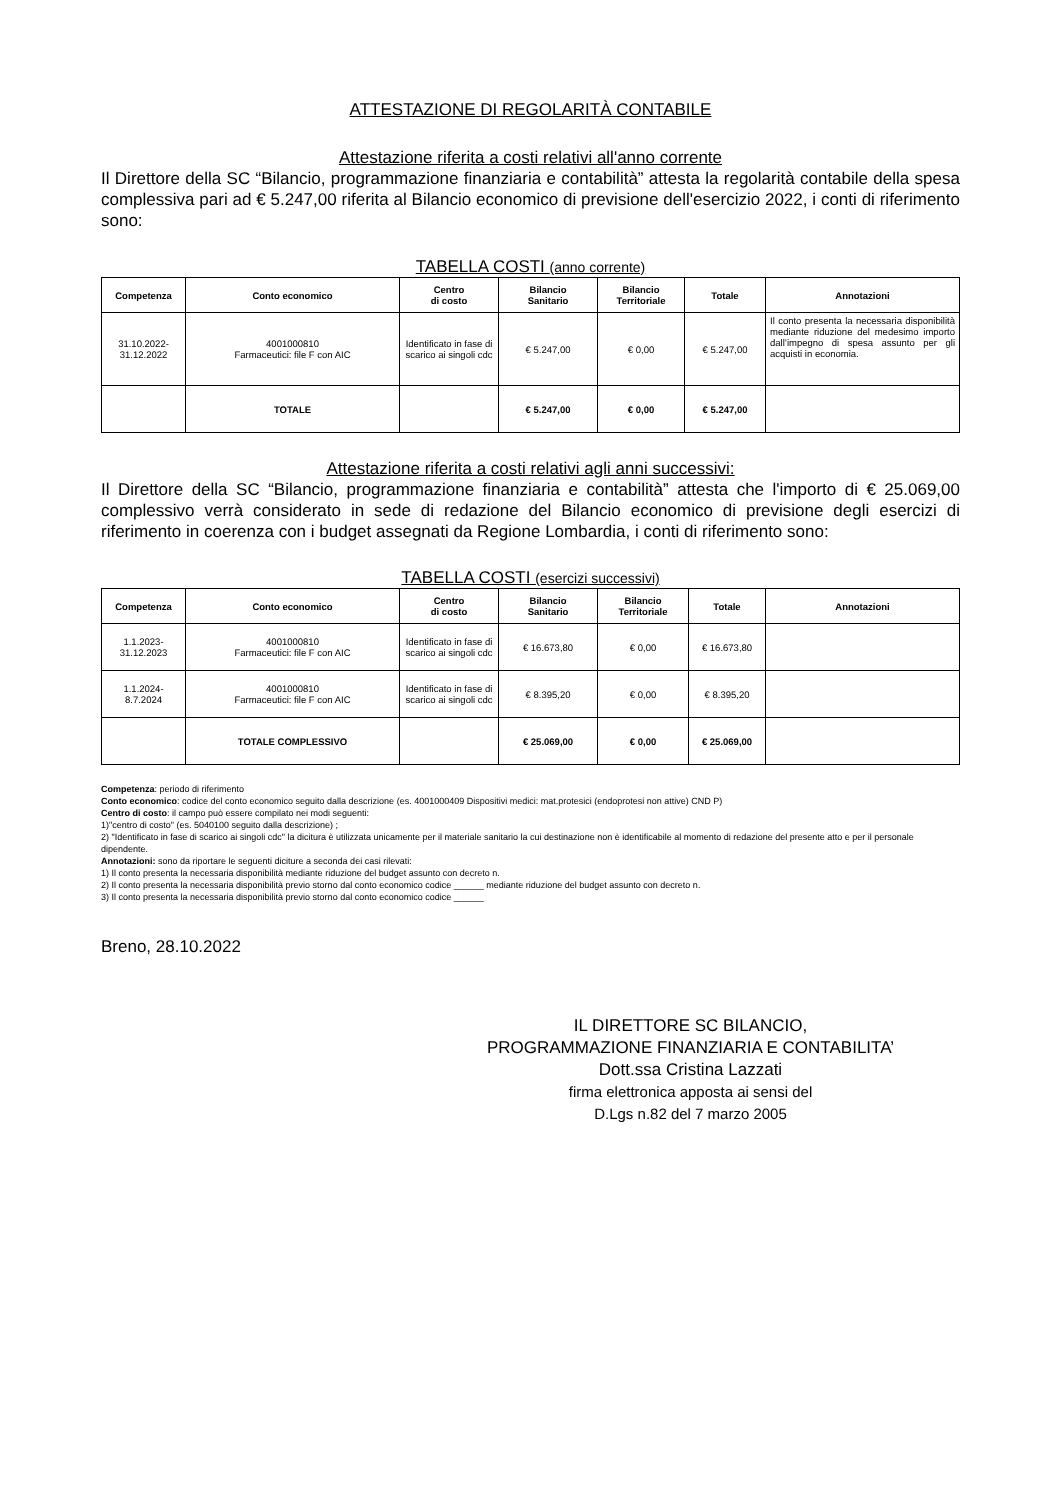ATTESTAZIONE DI REGOLARITÀ CONTABILE
Attestazione riferita a costi relativi all'anno corrente
Il Direttore della SC “Bilancio, programmazione finanziaria e contabilità” attesta la regolarità contabile della spesa complessiva pari ad € 5.247,00 riferita al Bilancio economico di previsione dell'esercizio 2022, i conti di riferimento sono:
TABELLA COSTI (anno corrente)
| Competenza | Conto economico | Centro di costo | Bilancio Sanitario | Bilancio Territoriale | Totale | Annotazioni |
| --- | --- | --- | --- | --- | --- | --- |
| 31.10.2022- 31.12.2022 | 4001000810 Farmaceutici: file F con AIC | Identificato in fase di scarico ai singoli cdc | € 5.247,00 | € 0,00 | € 5.247,00 | Il conto presenta la necessaria disponibilità mediante riduzione del medesimo importo dall’impegno di spesa assunto per gli acquisti in economia. |
| | TOTALE | | € 5.247,00 | € 0,00 | € 5.247,00 | |
Attestazione riferita a costi relativi agli anni successivi:
Il Direttore della SC “Bilancio, programmazione finanziaria e contabilità” attesta che l'importo di € 25.069,00 complessivo verrà considerato in sede di redazione del Bilancio economico di previsione degli esercizi di riferimento in coerenza con i budget assegnati da Regione Lombardia, i conti di riferimento sono:
TABELLA COSTI (esercizi successivi)
| Competenza | Conto economico | Centro di costo | Bilancio Sanitario | Bilancio Territoriale | Totale | Annotazioni |
| --- | --- | --- | --- | --- | --- | --- |
| 1.1.2023- 31.12.2023 | 4001000810 Farmaceutici: file F con AIC | Identificato in fase di scarico ai singoli cdc | € 16.673,80 | € 0,00 | € 16.673,80 | |
| 1.1.2024- 8.7.2024 | 4001000810 Farmaceutici: file F con AIC | Identificato in fase di scarico ai singoli cdc | € 8.395,20 | € 0,00 | € 8.395,20 | |
| | TOTALE COMPLESSIVO | | € 25.069,00 | € 0,00 | € 25.069,00 | |
Competenza: periodo di riferimento
Conto economico: codice del conto economico seguito dalla descrizione (es. 4001000409 Dispositivi medici: mat.protesici (endoprotesi non attive) CND P)
Centro di costo: il campo può essere compilato nei modi seguenti:
1)"centro di costo" (es. 5040100 seguito dalla descrizione) ;
2) "Identificato in fase di scarico ai singoli cdc" la dicitura è utilizzata unicamente per il materiale sanitario la cui destinazione non è identificabile al momento di redazione del presente atto e per il personale dipendente.
Annotazioni: sono da riportare le seguenti diciture a seconda dei casi rilevati:
1) Il conto presenta la necessaria disponibilità mediante riduzione del budget assunto con decreto n.
2) Il conto presenta la necessaria disponibilità previo storno dal conto economico codice ______ mediante riduzione del budget assunto con decreto n.
3) Il conto presenta la necessaria disponibilità previo storno dal conto economico codice ______
Breno, 28.10.2022
IL DIRETTORE SC BILANCIO,
PROGRAMMAZIONE FINANZIARIA E CONTABILITA’
Dott.ssa Cristina Lazzati
firma elettronica apposta ai sensi del
D.Lgs n.82 del 7 marzo 2005